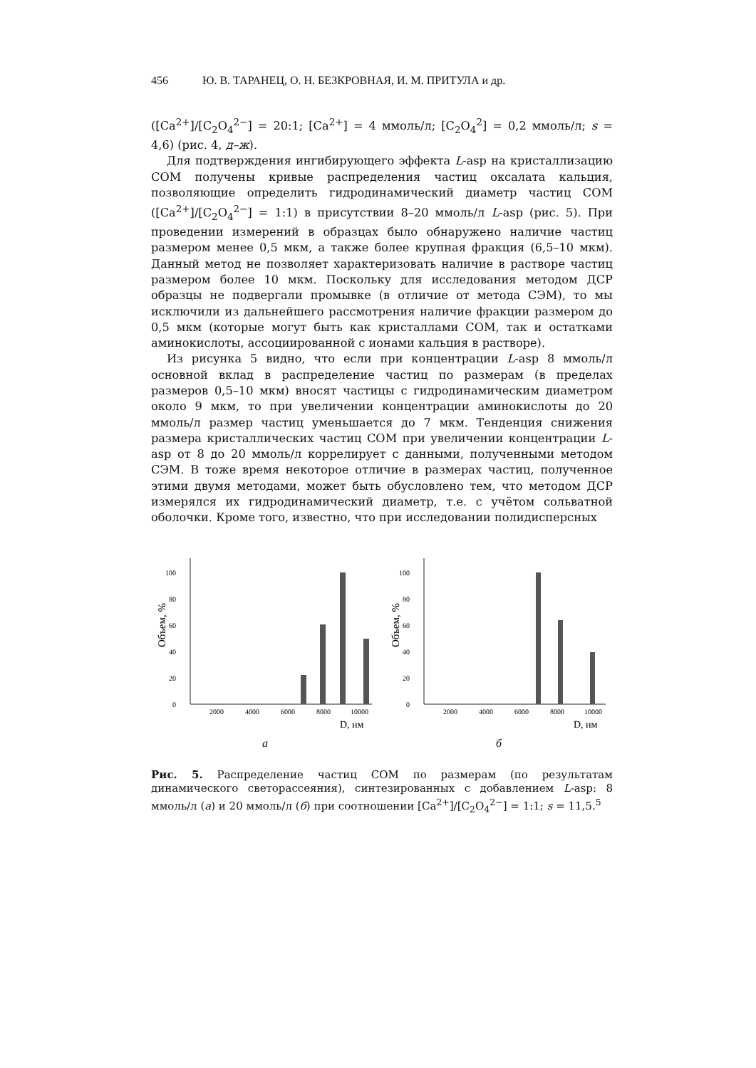456 Ю. В. ТАРАНЕЦ, О. Н. БЕЗКРОВНАЯ, И. М. ПРИТУЛА и др.
([Ca<sup>2+</sup>]/[C<sub>2</sub>O<sub>4</sub><sup>2−</sup>] = 20:1; [Ca<sup>2+</sup>] = 4 ммоль/л; [C<sub>2</sub>O<sub>4</sub><sup>2</sup>] = 0,2 ммоль/л; s = 4,6) (рис. 4, д–ж).
Для подтверждения ингибирующего эффекта L-asp на кристаллизацию COM получены кривые распределения частиц оксалата кальция, позволяющие определить гидродинамический диаметр частиц COM ([Ca<sup>2+</sup>]/[C<sub>2</sub>O<sub>4</sub><sup>2−</sup>] = 1:1) в присутствии 8–20 ммоль/л L-asp (рис. 5). При проведении измерений в образцах было обнаружено наличие частиц размером менее 0,5 мкм, а также более крупная фракция (6,5–10 мкм). Данный метод не позволяет характеризовать наличие в растворе частиц размером более 10 мкм. Поскольку для исследования методом ДСР образцы не подвергали промывке (в отличие от метода СЭМ), то мы исключили из дальнейшего рассмотрения наличие фракции размером до 0,5 мкм (которые могут быть как кристаллами COM, так и остатками аминокислоты, ассоциированной с ионами кальция в растворе).
Из рисунка 5 видно, что если при концентрации L-asp 8 ммоль/л основной вклад в распределение частиц по размерам (в пределах размеров 0,5–10 мкм) вносят частицы с гидродинамическим диаметром около 9 мкм, то при увеличении концентрации аминокислоты до 20 ммоль/л размер частиц уменьшается до 7 мкм. Тенденция снижения размера кристаллических частиц COM при увеличении концентрации L-asp от 8 до 20 ммоль/л коррелирует с данными, полученными методом СЭМ. В тоже время некоторое отличие в размерах частиц, полученное этими двумя методами, может быть обусловлено тем, что методом ДСР измерялся их гидродинамический диаметр, т.е. с учётом сольватной оболочки. Кроме того, известно, что при исследовании полидисперсных
Объем, %
0
20
40
60
80
100
2000
4000
6000
8000
10000
D, нм
а
Объем, %
0
20
40
60
80
100
2000
4000
6000
8000
10000
D, нм
б
Рис. 5. Распределение частиц COM по размерам (по результатам динамического светорассеяния), синтезированных с добавлением L-asp: 8 ммоль/л (а) и 20 ммоль/л (б) при соотношении [Ca<sup>2+</sup>]/[C<sub>2</sub>O<sub>4</sub><sup>2−</sup>] = 1:1; s = 11,5.<sup>5</sup>